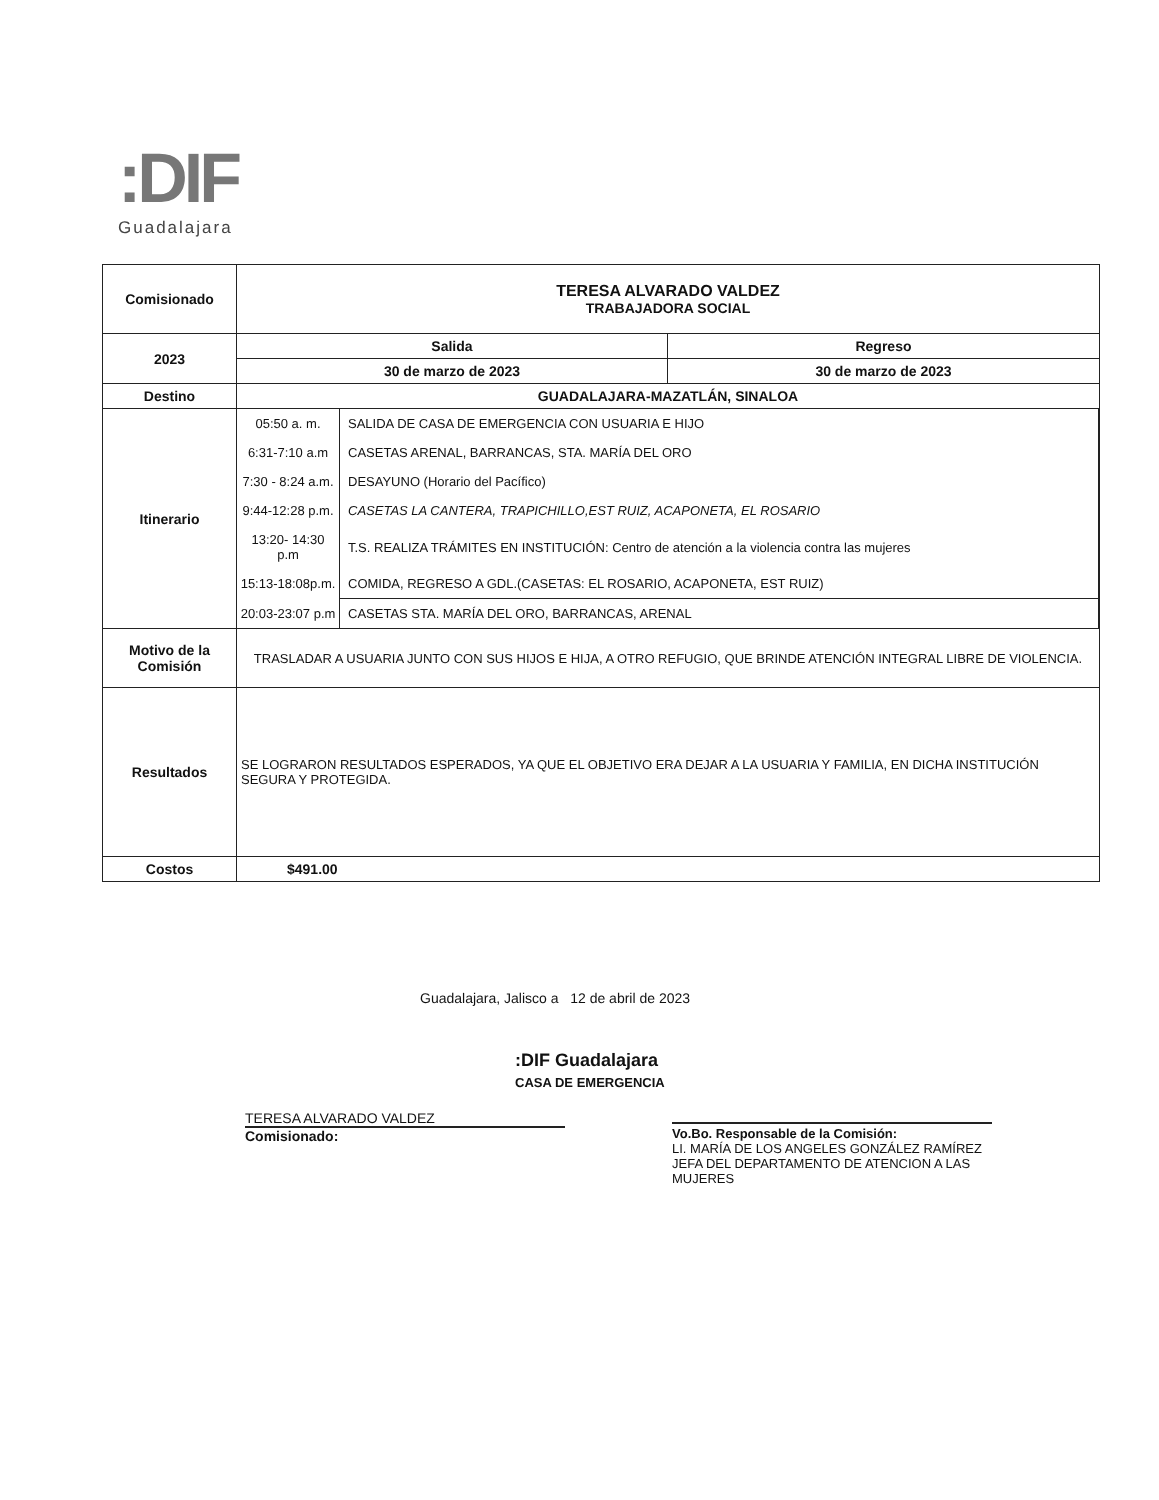:DIF
Guadalajara
| Comisionado | TERESA ALVARADO VALDEZ TRABAJADORA SOCIAL | |
| 2023 | Salida | Regreso |
| | 30 de marzo de 2023 | 30 de marzo de 2023 |
| Destino | GUADALAJARA-MAZATLÁN, SINALOA | |
| Itinerario | / 05:50 a. m. / SALIDA DE CASA DE EMERGENCIA CON USUARIA E HIJO / / 6:31-7:10 a.m / CASETAS ARENAL, BARRANCAS, STA. MARÍA DEL ORO / / 7:30 - 8:24 a.m. / DESAYUNO (Horario del Pacífico) / / 9:44-12:28 p.m. / CASETAS LA CANTERA, TRAPICHILLO,EST RUIZ, ACAPONETA, EL ROSARIO / / 13:20- 14:30 p.m / T.S. REALIZA TRÁMITES EN INSTITUCIÓN: Centro de atención a la violencia contra las mujeres / / 15:13-18:08p.m. / COMIDA, REGRESO A GDL.(CASETAS: EL ROSARIO, ACAPONETA, EST RUIZ) / / 20:03-23:07 p.m / CASETAS STA. MARÍA DEL ORO, BARRANCAS, ARENAL / | |
| Motivo de la Comisión | TRASLADAR A USUARIA JUNTO CON SUS HIJOS E HIJA, A OTRO REFUGIO, QUE BRINDE ATENCIÓN INTEGRAL LIBRE DE VIOLENCIA. | |
| Resultados | SE LOGRARON RESULTADOS ESPERADOS, YA QUE EL OBJETIVO ERA DEJAR A LA USUARIA Y FAMILIA, EN DICHA INSTITUCIÓN SEGURA Y PROTEGIDA. | |
| Costos | $491.00 | |
Guadalajara, Jalisco a 12 de abril de 2023
:DIF Guadalajara
CASA DE EMERGENCIA
TERESA ALVARADO VALDEZ
Comisionado:
Vo.Bo. Responsable de la Comisión:
LI. MARÍA DE LOS ANGELES GONZÁLEZ RAMÍREZ
JEFA DEL DEPARTAMENTO DE ATENCION A LAS MUJERES